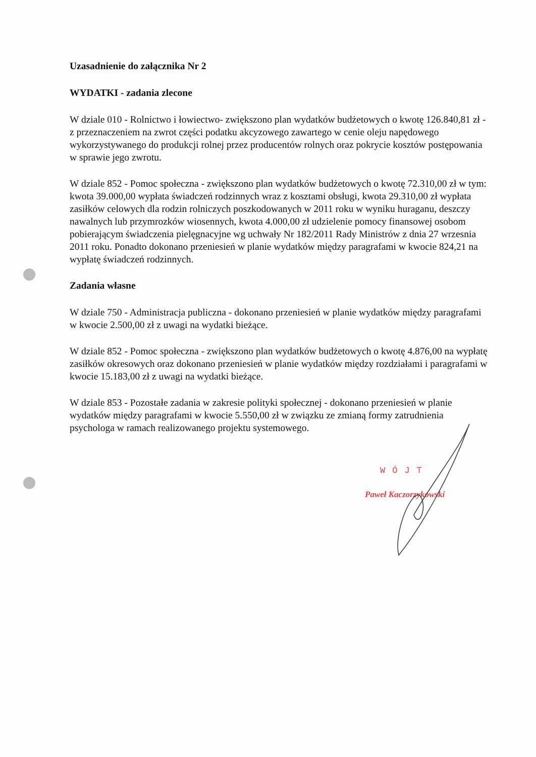Uzasadnienie do załącznika Nr 2
WYDATKI - zadania zlecone
W dziale 010 - Rolnictwo i łowiectwo- zwiększono plan wydatków budżetowych o kwotę 126.840,81 zł - z przeznaczeniem na zwrot części podatku akcyzowego zawartego w cenie oleju napędowego wykorzystywanego do produkcji rolnej przez producentów rolnych oraz pokrycie kosztów postępowania w sprawie jego zwrotu.
W dziale 852 - Pomoc społeczna - zwiększono plan wydatków budżetowych o kwotę 72.310,00 zł w tym: kwota 39.000,00 wypłata świadczeń rodzinnych wraz z kosztami obsługi, kwota 29.310,00 zł wypłata zasiłków celowych dla rodzin rolniczych poszkodowanych w 2011 roku w wyniku huraganu, deszczy nawalnych lub przymrozków wiosennych, kwota 4.000,00 zł udzielenie pomocy finansowej osobom pobierającym świadczenia pielęgnacyjne wg uchwały Nr 182/2011 Rady Ministrów z dnia 27 wrzesnia 2011 roku. Ponadto dokonano przeniesień w planie wydatków między paragrafami w kwocie 824,21 na wypłatę świadczeń rodzinnych.
Zadania własne
W dziale 750 - Administracja publiczna - dokonano przeniesień w planie wydatków między paragrafami w kwocie 2.500,00 zł z uwagi na wydatki bieżące.
W dziale 852 - Pomoc społeczna - zwiększono plan wydatków budżetowych o kwotę 4.876,00 na wypłatę zasiłków okresowych oraz dokonano przeniesień w planie wydatków między rozdziałami i paragrafami w kwocie 15.183,00 zł z uwagi na wydatki bieżące.
W dziale 853 - Pozostałe zadania w zakresie polityki społecznej - dokonano przeniesień w planie wydatków między paragrafami w kwocie 5.550,00 zł w związku ze zmianą formy zatrudnienia psychologa w ramach realizowanego projektu systemowego.
WÓJT
Paweł Kaczorzykowski